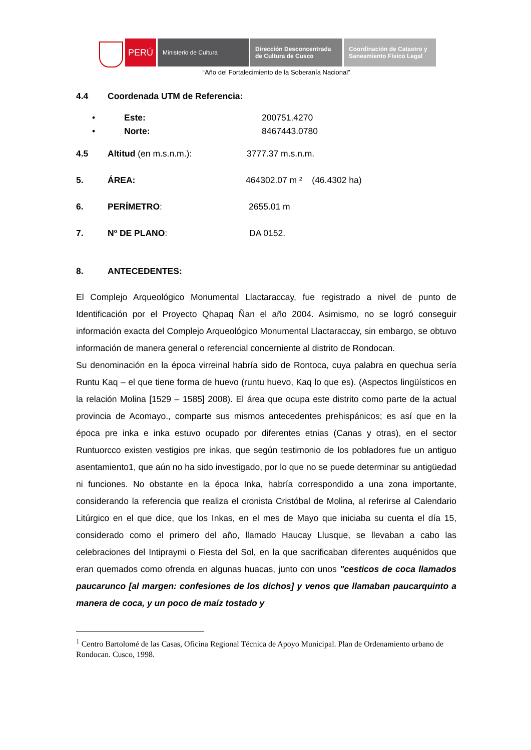PERÚ
Ministerio de Cultura Dirección Desconcentrada
de Cultura de Cusco
Coordinación de Catastro y
Saneamiento Físico Legal
“Año del Fortalecimiento de la Soberanía Nacional”
4.4 Coordenada UTM de Referencia:
• Este: 200751.4270
• Norte: 8467443.0780
4.5 Altitud (en m.s.n.m.): 3777.37 m.s.n.m.
5. ÁREA: 464302.07 m ² (46.4302 ha)
6. PERÍMETRO: 2655.01 m
7. Nº DE PLANO: DA 0152.
8. ANTECEDENTES:
El Complejo Arqueológico Monumental Llactaraccay, fue registrado a nivel de punto de Identificación por el Proyecto Qhapaq Ñan el año 2004. Asimismo, no se logró conseguir información exacta del Complejo Arqueológico Monumental Llactaraccay, sin embargo, se obtuvo información de manera general o referencial concerniente al distrito de Rondocan.
Su denominación en la época virreinal habría sido de Rontoca, cuya palabra en quechua sería Runtu Kaq – el que tiene forma de huevo (runtu huevo, Kaq lo que es). (Aspectos lingüísticos en la relación Molina [1529 – 1585] 2008). El área que ocupa este distrito como parte de la actual provincia de Acomayo., comparte sus mismos antecedentes prehispánicos; es así que en la época pre inka e inka estuvo ocupado por diferentes etnias (Canas y otras), en el sector Runtuorcco existen vestigios pre inkas, que según testimonio de los pobladores fue un antiguo asentamiento1, que aún no ha sido investigado, por lo que no se puede determinar su antigüedad ni funciones. No obstante en la época Inka, habría correspondido a una zona importante, considerando la referencia que realiza el cronista Cristóbal de Molina, al referirse al Calendario Litúrgico en el que dice, que los Inkas, en el mes de Mayo que iniciaba su cuenta el día 15, considerado como el primero del año, llamado Haucay Llusque, se llevaban a cabo las celebraciones del Intipraymi o Fiesta del Sol, en la que sacrificaban diferentes auquénidos que eran quemados como ofrenda en algunas huacas, junto con unos "cesticos de coca llamados paucarunco [al margen: confesiones de los dichos] y venos que llamaban paucarquinto a manera de coca, y un poco de maíz tostado y
<sup>1</sup> Centro Bartolomé de las Casas, Oficina Regional Técnica de Apoyo Municipal. Plan de Ordenamiento urbano de Rondocan. Cusco, 1998.